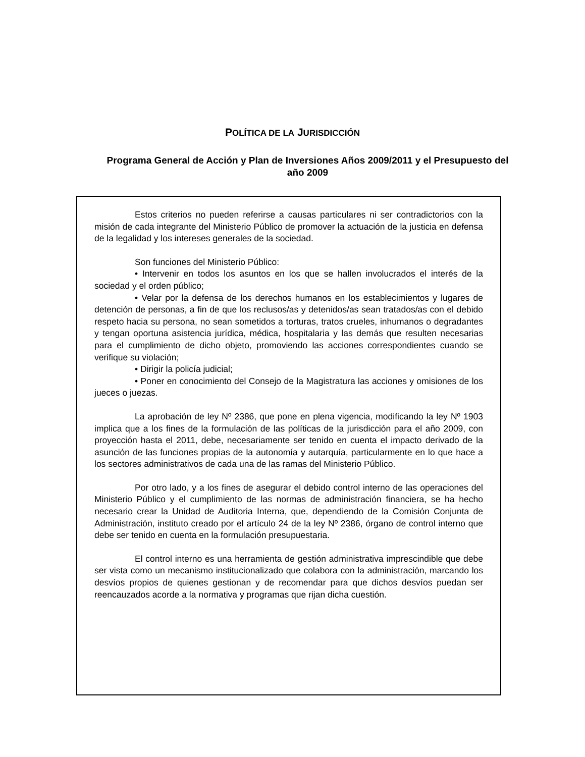POLÍTICA DE LA JURISDICCIÓN
Programa General de Acción y Plan de Inversiones Años 2009/2011 y el Presupuesto del año 2009
Estos criterios no pueden referirse a causas particulares ni ser contradictorios con la misión de cada integrante del Ministerio Público de promover la actuación de la justicia en defensa de la legalidad y los intereses generales de la sociedad.
Son funciones del Ministerio Público:
• Intervenir en todos los asuntos en los que se hallen involucrados el interés de la sociedad y el orden público;
• Velar por la defensa de los derechos humanos en los establecimientos y lugares de detención de personas, a fin de que los reclusos/as y detenidos/as sean tratados/as con el debido respeto hacia su persona, no sean sometidos a torturas, tratos crueles, inhumanos o degradantes y tengan oportuna asistencia jurídica, médica, hospitalaria y las demás que resulten necesarias para el cumplimiento de dicho objeto, promoviendo las acciones correspondientes cuando se verifique su violación;
• Dirigir la policía judicial;
• Poner en conocimiento del Consejo de la Magistratura las acciones y omisiones de los jueces o juezas.
La aprobación de ley Nº 2386, que pone en plena vigencia, modificando la ley Nº 1903 implica que a los fines de la formulación de las políticas de la jurisdicción para el año 2009, con proyección hasta el 2011, debe, necesariamente ser tenido en cuenta el impacto derivado de la asunción de las funciones propias de la autonomía y autarquía, particularmente en lo que hace a los sectores administrativos de cada una de las ramas del Ministerio Público.
Por otro lado, y a los fines de asegurar el debido control interno de las operaciones del Ministerio Público y el cumplimiento de las normas de administración financiera, se ha hecho necesario crear la Unidad de Auditoria Interna, que, dependiendo de la Comisión Conjunta de Administración, instituto creado por el artículo 24 de la ley Nº 2386, órgano de control interno que debe ser tenido en cuenta en la formulación presupuestaria.
El control interno es una herramienta de gestión administrativa imprescindible que debe ser vista como un mecanismo institucionalizado que colabora con la administración, marcando los desvíos propios de quienes gestionan y de recomendar para que dichos desvíos puedan ser reencauzados acorde a la normativa y programas que rijan dicha cuestión.